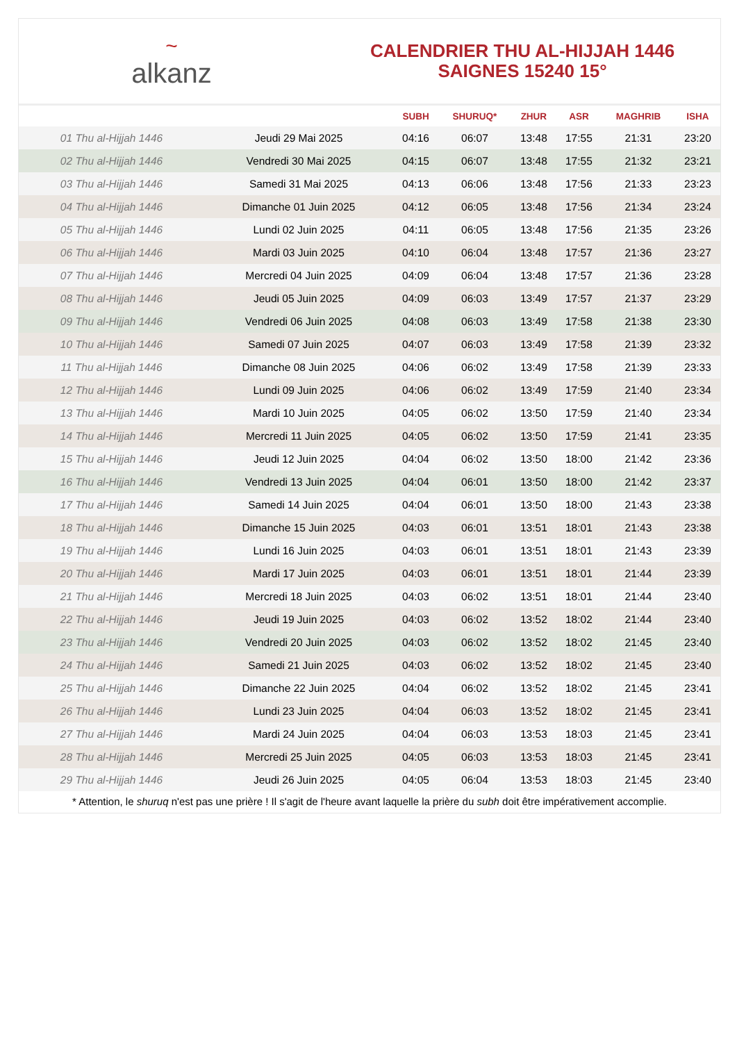~
alkanz
CALENDRIER THU AL-HIJJAH 1446
SAIGNES 15240 15°
| | | SUBH | SHURUQ* | ZHUR | ASR | MAGHRIB | ISHA |
| --- | --- | --- | --- | --- | --- | --- | --- |
| 01 Thu al-Hijjah 1446 | Jeudi 29 Mai 2025 | 04:16 | 06:07 | 13:48 | 17:55 | 21:31 | 23:20 |
| 02 Thu al-Hijjah 1446 | Vendredi 30 Mai 2025 | 04:15 | 06:07 | 13:48 | 17:55 | 21:32 | 23:21 |
| 03 Thu al-Hijjah 1446 | Samedi 31 Mai 2025 | 04:13 | 06:06 | 13:48 | 17:56 | 21:33 | 23:23 |
| 04 Thu al-Hijjah 1446 | Dimanche 01 Juin 2025 | 04:12 | 06:05 | 13:48 | 17:56 | 21:34 | 23:24 |
| 05 Thu al-Hijjah 1446 | Lundi 02 Juin 2025 | 04:11 | 06:05 | 13:48 | 17:56 | 21:35 | 23:26 |
| 06 Thu al-Hijjah 1446 | Mardi 03 Juin 2025 | 04:10 | 06:04 | 13:48 | 17:57 | 21:36 | 23:27 |
| 07 Thu al-Hijjah 1446 | Mercredi 04 Juin 2025 | 04:09 | 06:04 | 13:48 | 17:57 | 21:36 | 23:28 |
| 08 Thu al-Hijjah 1446 | Jeudi 05 Juin 2025 | 04:09 | 06:03 | 13:49 | 17:57 | 21:37 | 23:29 |
| 09 Thu al-Hijjah 1446 | Vendredi 06 Juin 2025 | 04:08 | 06:03 | 13:49 | 17:58 | 21:38 | 23:30 |
| 10 Thu al-Hijjah 1446 | Samedi 07 Juin 2025 | 04:07 | 06:03 | 13:49 | 17:58 | 21:39 | 23:32 |
| 11 Thu al-Hijjah 1446 | Dimanche 08 Juin 2025 | 04:06 | 06:02 | 13:49 | 17:58 | 21:39 | 23:33 |
| 12 Thu al-Hijjah 1446 | Lundi 09 Juin 2025 | 04:06 | 06:02 | 13:49 | 17:59 | 21:40 | 23:34 |
| 13 Thu al-Hijjah 1446 | Mardi 10 Juin 2025 | 04:05 | 06:02 | 13:50 | 17:59 | 21:40 | 23:34 |
| 14 Thu al-Hijjah 1446 | Mercredi 11 Juin 2025 | 04:05 | 06:02 | 13:50 | 17:59 | 21:41 | 23:35 |
| 15 Thu al-Hijjah 1446 | Jeudi 12 Juin 2025 | 04:04 | 06:02 | 13:50 | 18:00 | 21:42 | 23:36 |
| 16 Thu al-Hijjah 1446 | Vendredi 13 Juin 2025 | 04:04 | 06:01 | 13:50 | 18:00 | 21:42 | 23:37 |
| 17 Thu al-Hijjah 1446 | Samedi 14 Juin 2025 | 04:04 | 06:01 | 13:50 | 18:00 | 21:43 | 23:38 |
| 18 Thu al-Hijjah 1446 | Dimanche 15 Juin 2025 | 04:03 | 06:01 | 13:51 | 18:01 | 21:43 | 23:38 |
| 19 Thu al-Hijjah 1446 | Lundi 16 Juin 2025 | 04:03 | 06:01 | 13:51 | 18:01 | 21:43 | 23:39 |
| 20 Thu al-Hijjah 1446 | Mardi 17 Juin 2025 | 04:03 | 06:01 | 13:51 | 18:01 | 21:44 | 23:39 |
| 21 Thu al-Hijjah 1446 | Mercredi 18 Juin 2025 | 04:03 | 06:02 | 13:51 | 18:01 | 21:44 | 23:40 |
| 22 Thu al-Hijjah 1446 | Jeudi 19 Juin 2025 | 04:03 | 06:02 | 13:52 | 18:02 | 21:44 | 23:40 |
| 23 Thu al-Hijjah 1446 | Vendredi 20 Juin 2025 | 04:03 | 06:02 | 13:52 | 18:02 | 21:45 | 23:40 |
| 24 Thu al-Hijjah 1446 | Samedi 21 Juin 2025 | 04:03 | 06:02 | 13:52 | 18:02 | 21:45 | 23:40 |
| 25 Thu al-Hijjah 1446 | Dimanche 22 Juin 2025 | 04:04 | 06:02 | 13:52 | 18:02 | 21:45 | 23:41 |
| 26 Thu al-Hijjah 1446 | Lundi 23 Juin 2025 | 04:04 | 06:03 | 13:52 | 18:02 | 21:45 | 23:41 |
| 27 Thu al-Hijjah 1446 | Mardi 24 Juin 2025 | 04:04 | 06:03 | 13:53 | 18:03 | 21:45 | 23:41 |
| 28 Thu al-Hijjah 1446 | Mercredi 25 Juin 2025 | 04:05 | 06:03 | 13:53 | 18:03 | 21:45 | 23:41 |
| 29 Thu al-Hijjah 1446 | Jeudi 26 Juin 2025 | 04:05 | 06:04 | 13:53 | 18:03 | 21:45 | 23:40 |
* Attention, le shuruq n'est pas une prière ! Il s'agit de l'heure avant laquelle la prière du subh doit être impérativement accomplie.